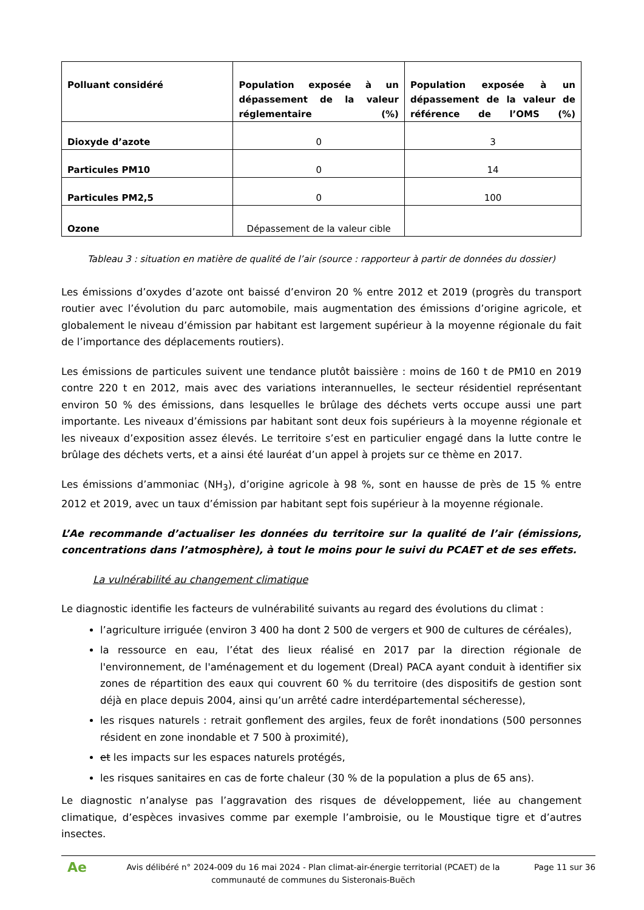| Polluant considéré | Population exposée à un dépassement de la valeur réglementaire (%) | Population exposée à un dépassement de la valeur de référence de l’OMS (%) |
| --- | --- | --- |
| Dioxyde d’azote | 0 | 3 |
| Particules PM10 | 0 | 14 |
| Particules PM2,5 | 0 | 100 |
| Ozone | Dépassement de la valeur cible | |
Tableau 3 : situation en matière de qualité de l’air (source : rapporteur à partir de données du dossier)
Les émissions d’oxydes d’azote ont baissé d’environ 20 % entre 2012 et 2019 (progrès du transport routier avec l’évolution du parc automobile, mais augmentation des émissions d’origine agricole, et globalement le niveau d’émission par habitant est largement supérieur à la moyenne régionale du fait de l’importance des déplacements routiers).
Les émissions de particules suivent une tendance plutôt baissière : moins de 160 t de PM10 en 2019 contre 220 t en 2012, mais avec des variations interannuelles, le secteur résidentiel représentant environ 50 % des émissions, dans lesquelles le brûlage des déchets verts occupe aussi une part importante. Les niveaux d’émissions par habitant sont deux fois supérieurs à la moyenne régionale et les niveaux d’exposition assez élevés. Le territoire s’est en particulier engagé dans la lutte contre le brûlage des déchets verts, et a ainsi été lauréat d’un appel à projets sur ce thème en 2017.
Les émissions d’ammoniac (NH<sub>3</sub>), d’origine agricole à 98 %, sont en hausse de près de 15 % entre 2012 et 2019, avec un taux d’émission par habitant sept fois supérieur à la moyenne régionale.
L’Ae recommande d’actualiser les données du territoire sur la qualité de l’air (émissions, concentrations dans l’atmosphère), à tout le moins pour le suivi du PCAET et de ses effets.
La vulnérabilité au changement climatique
Le diagnostic identifie les facteurs de vulnérabilité suivants au regard des évolutions du climat :
l’agriculture irriguée (environ 3 400 ha dont 2 500 de vergers et 900 de cultures de céréales),
la ressource en eau, l’état des lieux réalisé en 2017 par la direction régionale de l'environnement, de l'aménagement et du logement (Dreal) PACA ayant conduit à identifier six zones de répartition des eaux qui couvrent 60 % du territoire (des dispositifs de gestion sont déjà en place depuis 2004, ainsi qu’un arrêté cadre interdépartemental sécheresse),
les risques naturels : retrait gonflement des argiles, feux de forêt inondations (500 personnes résident en zone inondable et 7 500 à proximité),
et les impacts sur les espaces naturels protégés,
les risques sanitaires en cas de forte chaleur (30 % de la population a plus de 65 ans).
Le diagnostic n’analyse pas l’aggravation des risques de développement, liée au changement climatique, d’espèces invasives comme par exemple l’ambroisie, ou le Moustique tigre et d’autres insectes.
Ae
Avis délibéré n° 2024-009 du 16 mai 2024 - Plan climat-air-énergie territorial (PCAET) de la communauté de communes du Sisteronais-Buëch
Page 11 sur 36